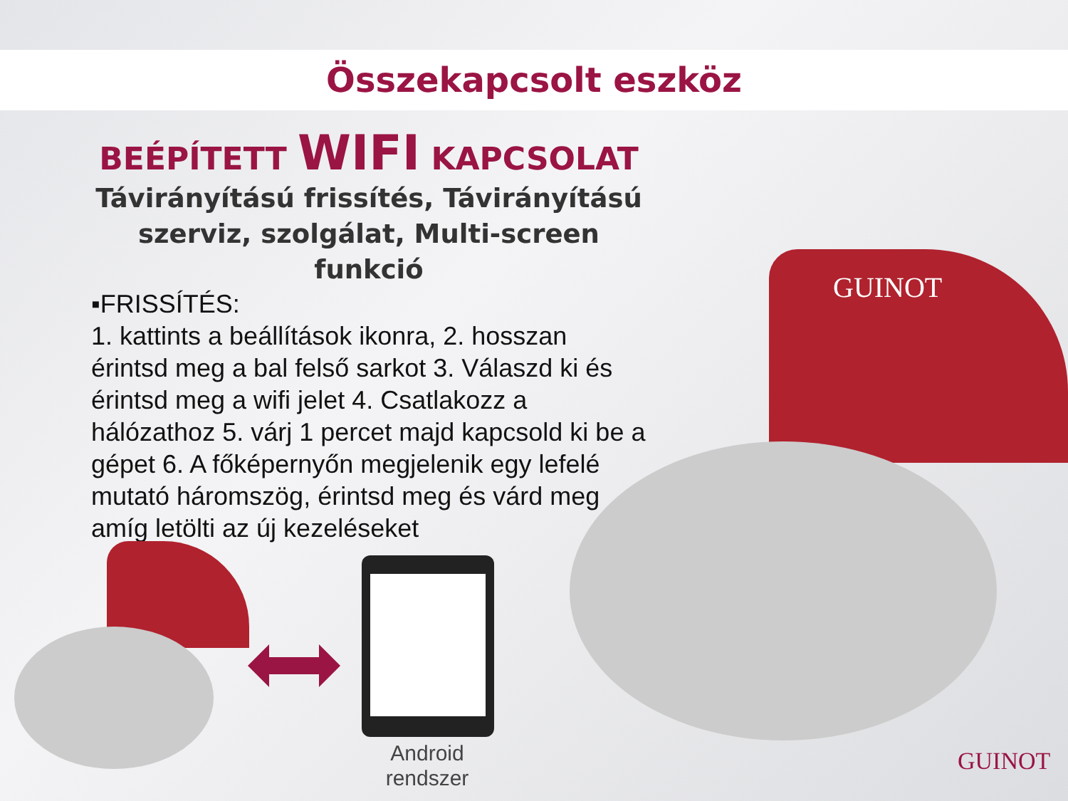Összekapcsolt eszköz
BEÉPÍTETT WIFI KAPCSOLAT
Távirányítású frissítés, Távirányítású szerviz, szolgálat, Multi-screen funkció
▪FRISSÍTÉS:
1. kattints a beállítások ikonra, 2. hosszan érintsd meg a bal felső sarkot 3. Válaszd ki és érintsd meg a wifi jelet 4. Csatlakozz a hálózathoz 5. várj 1 percet majd kapcsold ki be a gépet 6. A főképernyőn megjelenik egy lefelé mutató háromszög, érintsd meg és várd meg amíg letölti az új kezeléseket
GUINOT
Android rendszer
GUINOT